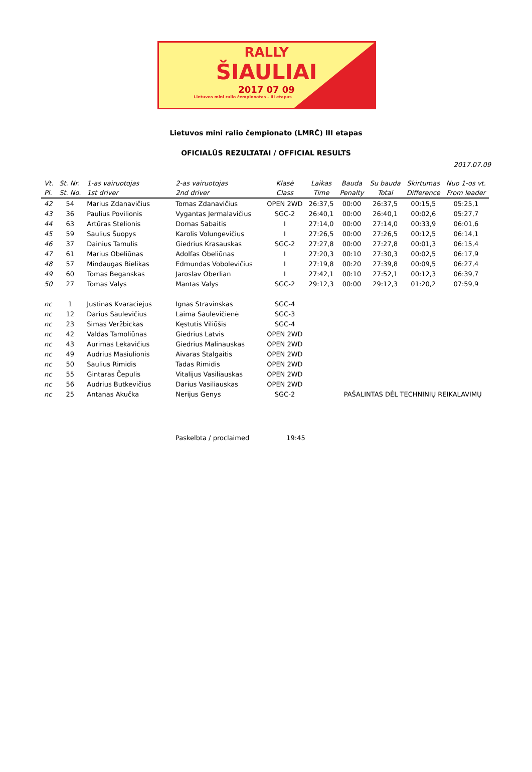RALLY
ŠIAULIAI
2017 07 09
Lietuvos mini ralio čempionatas - III etapas
Lietuvos mini ralio čempionato (LMRČ) III etapas
OFICIALŪS REZULTATAI / OFFICIAL RESULTS
2017.07.09
| Vt. | St. Nr. | 1-as vairuotojas | 2-as vairuotojas | Klasė | Laikas | Bauda | Su bauda | Skirtumas | Nuo 1-os vt. |
| --- | --- | --- | --- | --- | --- | --- | --- | --- | --- |
| Pl. | St. No. | 1st driver | 2nd driver | Class | Time | Penalty | Total | Difference | From leader |
| 42 | 54 | Marius Zdanavičius | Tomas Zdanavičius | OPEN 2WD | 26:37,5 | 00:00 | 26:37,5 | 00:15,5 | 05:25,1 |
| 43 | 36 | Paulius Povilionis | Vygantas Jermalavičius | SGC-2 | 26:40,1 | 00:00 | 26:40,1 | 00:02,6 | 05:27,7 |
| 44 | 63 | Artūras Stelionis | Domas Sabaitis | I | 27:14,0 | 00:00 | 27:14,0 | 00:33,9 | 06:01,6 |
| 45 | 59 | Saulius Šuopys | Karolis Volungevičius | I | 27:26,5 | 00:00 | 27:26,5 | 00:12,5 | 06:14,1 |
| 46 | 37 | Dainius Tamulis | Giedrius Krasauskas | SGC-2 | 27:27,8 | 00:00 | 27:27,8 | 00:01,3 | 06:15,4 |
| 47 | 61 | Marius Obeliūnas | Adolfas Obeliūnas | I | 27:20,3 | 00:10 | 27:30,3 | 00:02,5 | 06:17,9 |
| 48 | 57 | Mindaugas Bielikas | Edmundas Vobolevičius | I | 27:19,8 | 00:20 | 27:39,8 | 00:09,5 | 06:27,4 |
| 49 | 60 | Tomas Beganskas | Jaroslav Oberlian | I | 27:42,1 | 00:10 | 27:52,1 | 00:12,3 | 06:39,7 |
| 50 | 27 | Tomas Valys | Mantas Valys | SGC-2 | 29:12,3 | 00:00 | 29:12,3 | 01:20,2 | 07:59,9 |
| nc | 1 | Justinas Kvaraciejus | Ignas Stravinskas | SGC-4 | | | | | |
| nc | 12 | Darius Saulevičius | Laima Saulevičienė | SGC-3 | | | | | |
| nc | 23 | Simas Veržbickas | Kęstutis Viliūšis | SGC-4 | | | | | |
| nc | 42 | Valdas Tamoliūnas | Giedrius Latvis | OPEN 2WD | | | | | |
| nc | 43 | Aurimas Lekavičius | Giedrius Malinauskas | OPEN 2WD | | | | | |
| nc | 49 | Audrius Masiulionis | Aivaras Stalgaitis | OPEN 2WD | | | | | |
| nc | 50 | Saulius Rimidis | Tadas Rimidis | OPEN 2WD | | | | | |
| nc | 55 | Gintaras Čepulis | Vitalijus Vasiliauskas | OPEN 2WD | | | | | |
| nc | 56 | Audrius Butkevičius | Darius Vasiliauskas | OPEN 2WD | | | | | |
| nc | 25 | Antanas Akučka | Nerijus Genys | SGC-2 | | PAŠALINTAS DĖL TECHNINIŲ REIKALAVIMŲ | | | |
Paskelbta / proclaimed 19:45